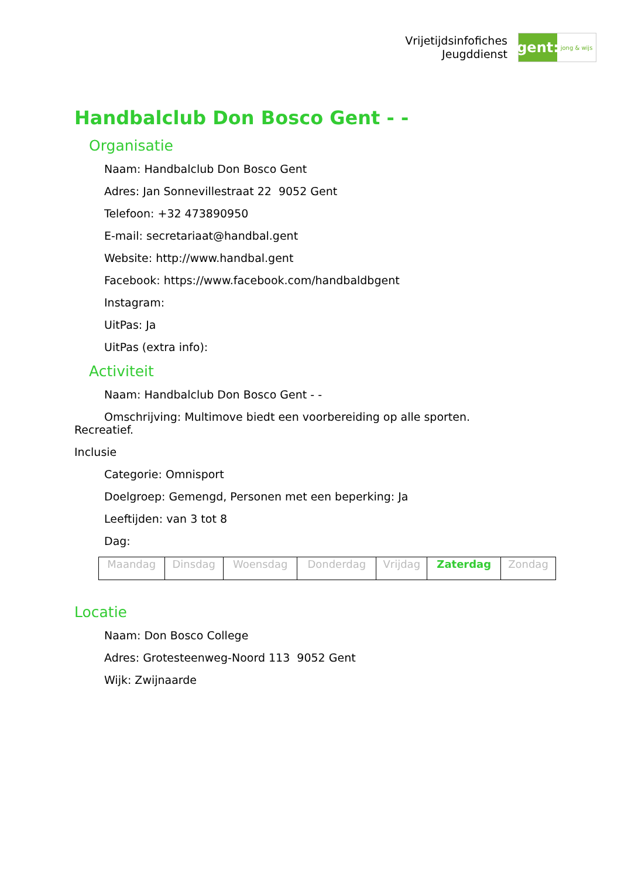Vrijetijdsinfofiches
Jeugddienst
gent:
jong & wijs
Handbalclub Don Bosco Gent - -
Organisatie
Naam: Handbalclub Don Bosco Gent
Adres: Jan Sonnevillestraat 22 9052 Gent
Telefoon: +32 473890950
E-mail: secretariaat@handbal.gent
Website: http://www.handbal.gent
Facebook: https://www.facebook.com/handbaldbgent
Instagram:
UitPas: Ja
UitPas (extra info):
Activiteit
Naam: Handbalclub Don Bosco Gent - -
Omschrijving: Multimove biedt een voorbereiding op alle sporten.
Recreatief.
Inclusie
Categorie: Omnisport
Doelgroep: Gemengd, Personen met een beperking: Ja
Leeftijden: van 3 tot 8
Dag:
| Maandag | Dinsdag | Woensdag | Donderdag | Vrijdag | Zaterdag | Zondag |
Locatie
Naam: Don Bosco College
Adres: Grotesteenweg-Noord 113 9052 Gent
Wijk: Zwijnaarde